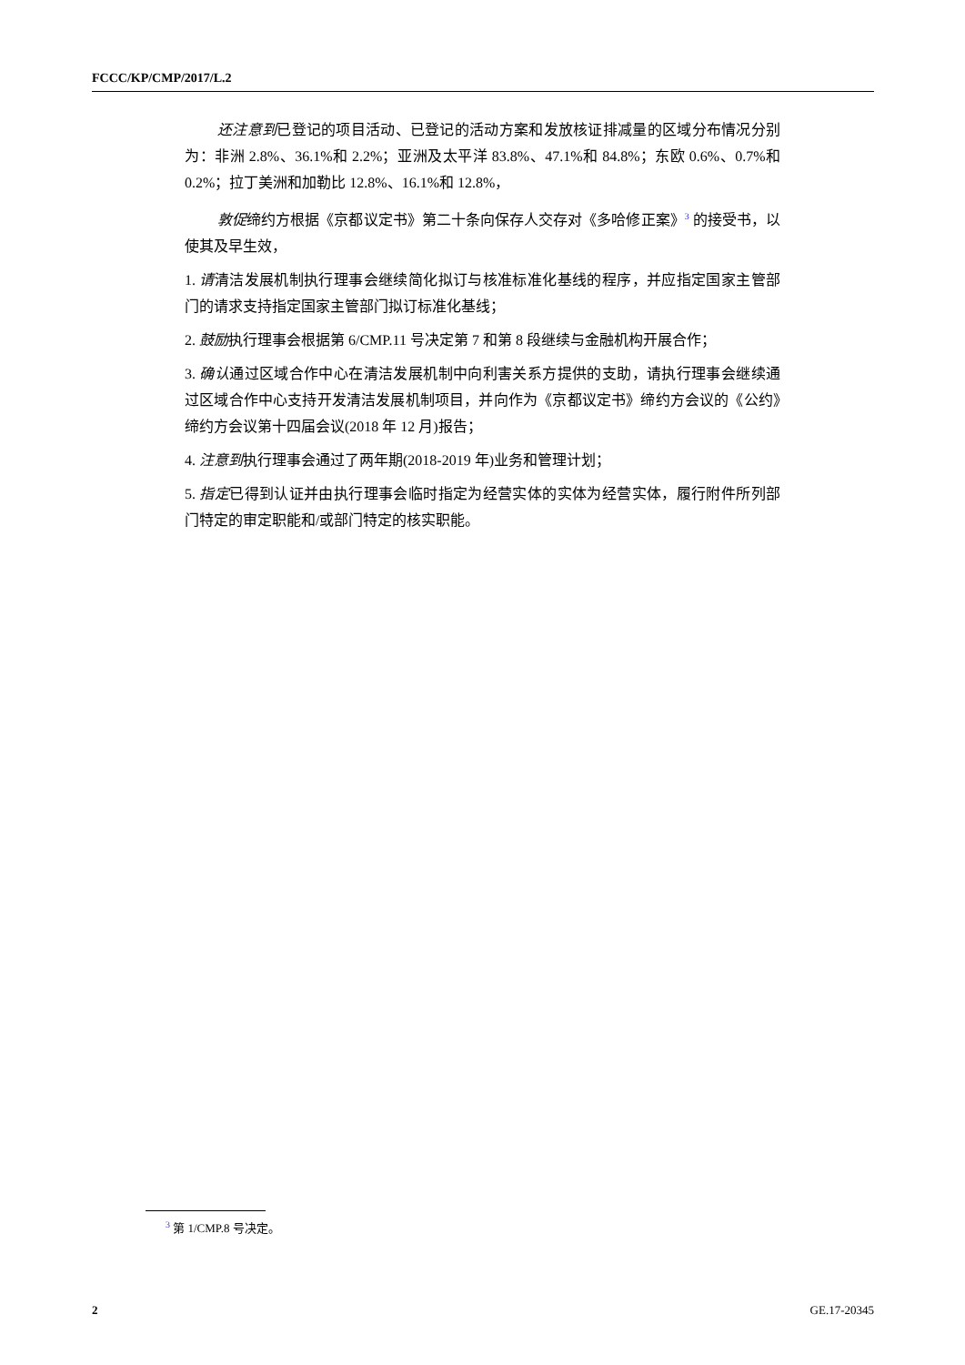FCCC/KP/CMP/2017/L.2
还注意到已登记的项目活动、已登记的活动方案和发放核证排减量的区域分布情况分别为：非洲 2.8%、36.1%和 2.2%；亚洲及太平洋 83.8%、47.1%和 84.8%；东欧 0.6%、0.7%和 0.2%；拉丁美洲和加勒比 12.8%、16.1%和 12.8%，
敦促缔约方根据《京都议定书》第二十条向保存人交存对《多哈修正案》<sup>3</sup> 的接受书，以使其及早生效，
1. 请清洁发展机制执行理事会继续简化拟订与核准标准化基线的程序，并应指定国家主管部门的请求支持指定国家主管部门拟订标准化基线；
2. 鼓励执行理事会根据第 6/CMP.11 号决定第 7 和第 8 段继续与金融机构开展合作；
3. 确认通过区域合作中心在清洁发展机制中向利害关系方提供的支助，请执行理事会继续通过区域合作中心支持开发清洁发展机制项目，并向作为《京都议定书》缔约方会议的《公约》缔约方会议第十四届会议(2018 年 12 月)报告；
4. 注意到执行理事会通过了两年期(2018-2019 年)业务和管理计划；
5. 指定已得到认证并由执行理事会临时指定为经营实体的实体为经营实体，履行附件所列部门特定的审定职能和/或部门特定的核实职能。
<sup>3</sup> 第 1/CMP.8 号决定。
2 GE.17-20345